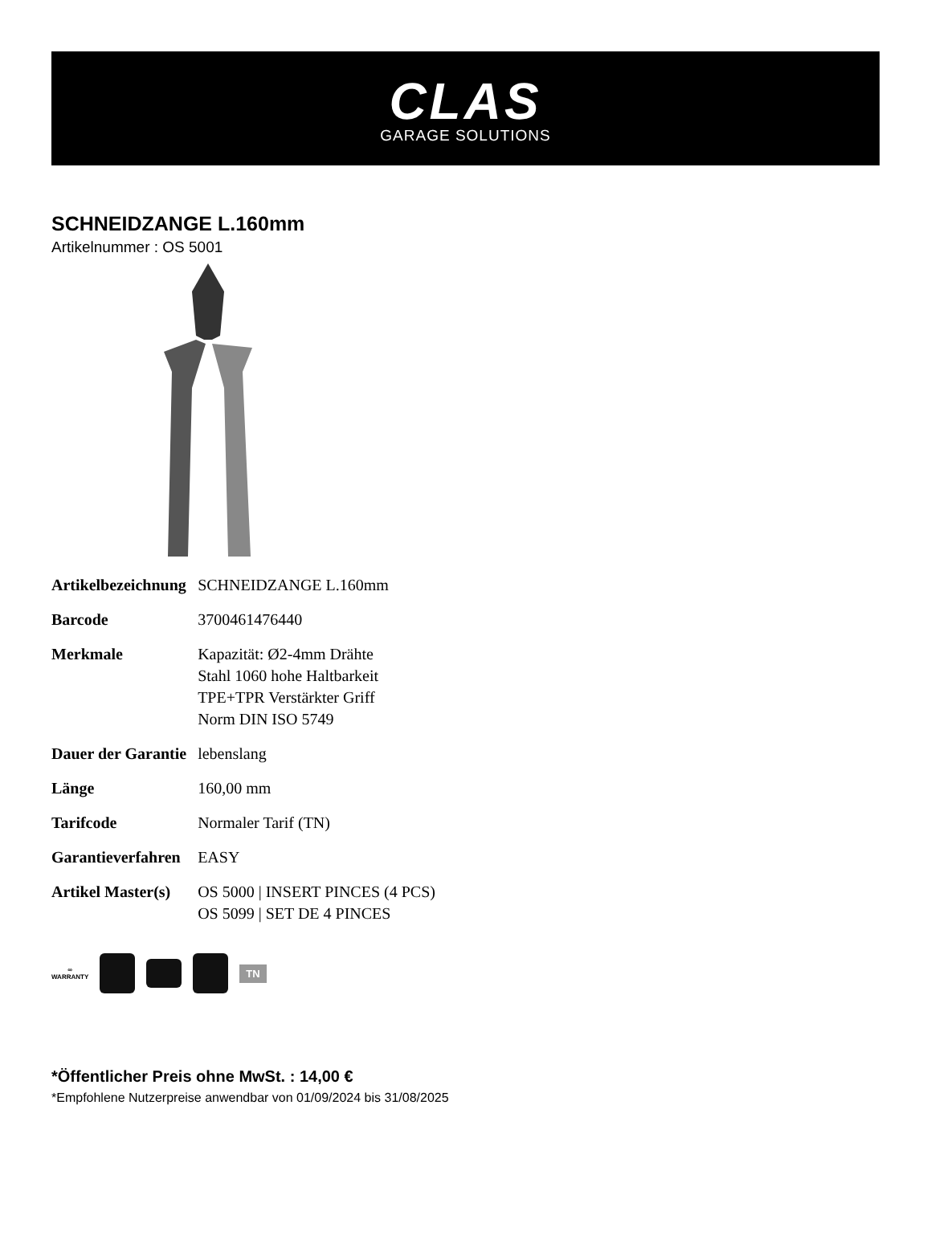CLAS
GARAGE SOLUTIONS
SCHNEIDZANGE L.160mm
Artikelnummer : OS 5001
| Artikelbezeichnung | SCHNEIDZANGE L.160mm |
| Barcode | 3700461476440 |
| Merkmale | Kapazität: Ø2-4mm Drähte Stahl 1060 hohe Haltbarkeit TPE+TPR Verstärkter Griff Norm DIN ISO 5749 |
| Dauer der Garantie | lebenslang |
| Länge | 160,00 mm |
| Tarifcode | Normaler Tarif (TN) |
| Garantieverfahren | EASY |
| Artikel Master(s) | OS 5000 / INSERT PINCES (4 PCS) OS 5099 / SET DE 4 PINCES |
∞
WARRANTY
TN
*Öffentlicher Preis ohne MwSt. : 14,00 €
*Empfohlene Nutzerpreise anwendbar von 01/09/2024 bis 31/08/2025